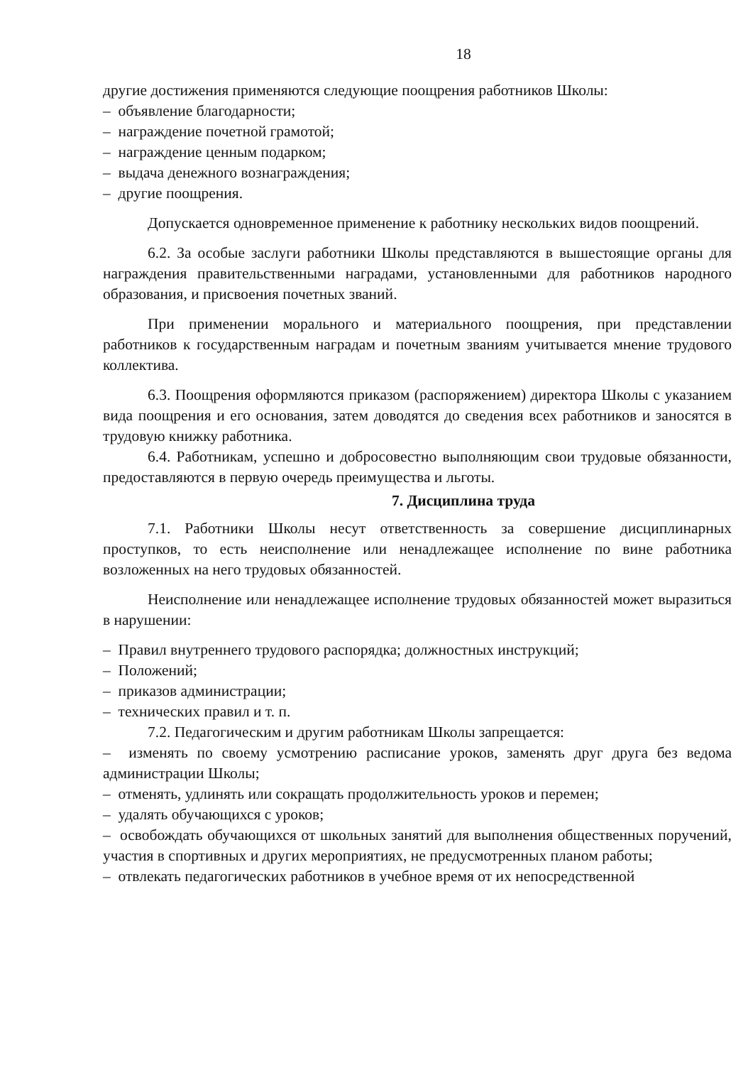18
другие достижения применяются следующие поощрения работников Школы:
– объявление благодарности;
– награждение почетной грамотой;
– награждение ценным подарком;
– выдача денежного вознаграждения;
– другие поощрения.
Допускается одновременное применение к работнику нескольких видов поощрений.
6.2. За особые заслуги работники Школы представляются в вышестоящие органы для награждения правительственными наградами, установленными для работников народного образования, и присвоения почетных званий.
При применении морального и материального поощрения, при представлении работников к государственным наградам и почетным званиям учитывается мнение трудового коллектива.
6.3. Поощрения оформляются приказом (распоряжением) директора Школы с указанием вида поощрения и его основания, затем доводятся до сведения всех работников и заносятся в трудовую книжку работника.
6.4. Работникам, успешно и добросовестно выполняющим свои трудовые обязанности, предоставляются в первую очередь преимущества и льготы.
7. Дисциплина труда
7.1. Работники Школы несут ответственность за совершение дисциплинарных проступков, то есть неисполнение или ненадлежащее исполнение по вине работника возложенных на него трудовых обязанностей.
Неисполнение или ненадлежащее исполнение трудовых обязанностей может выразиться в нарушении:
– Правил внутреннего трудового распорядка; должностных инструкций;
– Положений;
– приказов администрации;
– технических правил и т. п.
7.2. Педагогическим и другим работникам Школы запрещается:
– изменять по своему усмотрению расписание уроков, заменять друг друга без ведома администрации Школы;
– отменять, удлинять или сокращать продолжительность уроков и перемен;
– удалять обучающихся с уроков;
– освобождать обучающихся от школьных занятий для выполнения общественных поручений, участия в спортивных и других мероприятиях, не предусмотренных планом работы;
– отвлекать педагогических работников в учебное время от их непосредственной